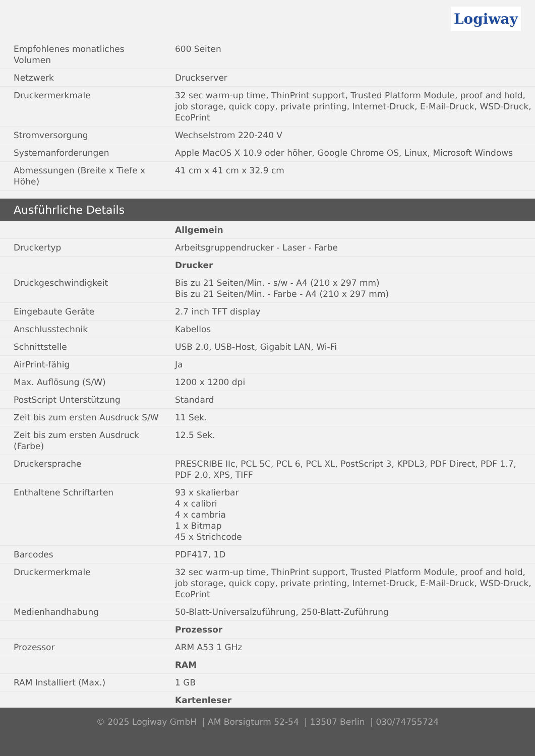Logiway
| Empfohlenes monatliches Volumen | 600 Seiten |
| Netzwerk | Druckserver |
| Druckermerkmale | 32 sec warm-up time, ThinPrint support, Trusted Platform Module, proof and hold, job storage, quick copy, private printing, Internet-Druck, E-Mail-Druck, WSD-Druck, EcoPrint |
| Stromversorgung | Wechselstrom 220-240 V |
| Systemanforderungen | Apple MacOS X 10.9 oder höher, Google Chrome OS, Linux, Microsoft Windows |
| Abmessungen (Breite x Tiefe x Höhe) | 41 cm x 41 cm x 32.9 cm |
Ausführliche Details
| | Allgemein |
| Druckertyp | Arbeitsgruppendrucker - Laser - Farbe |
| | Drucker |
| Druckgeschwindigkeit | Bis zu 21 Seiten/Min. - s/w - A4 (210 x 297 mm) Bis zu 21 Seiten/Min. - Farbe - A4 (210 x 297 mm) |
| Eingebaute Geräte | 2.7 inch TFT display |
| Anschlusstechnik | Kabellos |
| Schnittstelle | USB 2.0, USB-Host, Gigabit LAN, Wi-Fi |
| AirPrint-fähig | Ja |
| Max. Auflösung (S/W) | 1200 x 1200 dpi |
| PostScript Unterstützung | Standard |
| Zeit bis zum ersten Ausdruck S/W | 11 Sek. |
| Zeit bis zum ersten Ausdruck (Farbe) | 12.5 Sek. |
| Druckersprache | PRESCRIBE IIc, PCL 5C, PCL 6, PCL XL, PostScript 3, KPDL3, PDF Direct, PDF 1.7, PDF 2.0, XPS, TIFF |
| Enthaltene Schriftarten | 93 x skalierbar 4 x calibri 4 x cambria 1 x Bitmap 45 x Strichcode |
| Barcodes | PDF417, 1D |
| Druckermerkmale | 32 sec warm-up time, ThinPrint support, Trusted Platform Module, proof and hold, job storage, quick copy, private printing, Internet-Druck, E-Mail-Druck, WSD-Druck, EcoPrint |
| Medienhandhabung | 50-Blatt-Universalzuführung, 250-Blatt-Zuführung |
| | Prozessor |
| Prozessor | ARM A53 1 GHz |
| | RAM |
| RAM Installiert (Max.) | 1 GB |
| | Kartenleser |
© 2025 Logiway GmbH | AM Borsigturm 52-54 | 13507 Berlin | 030/74755724